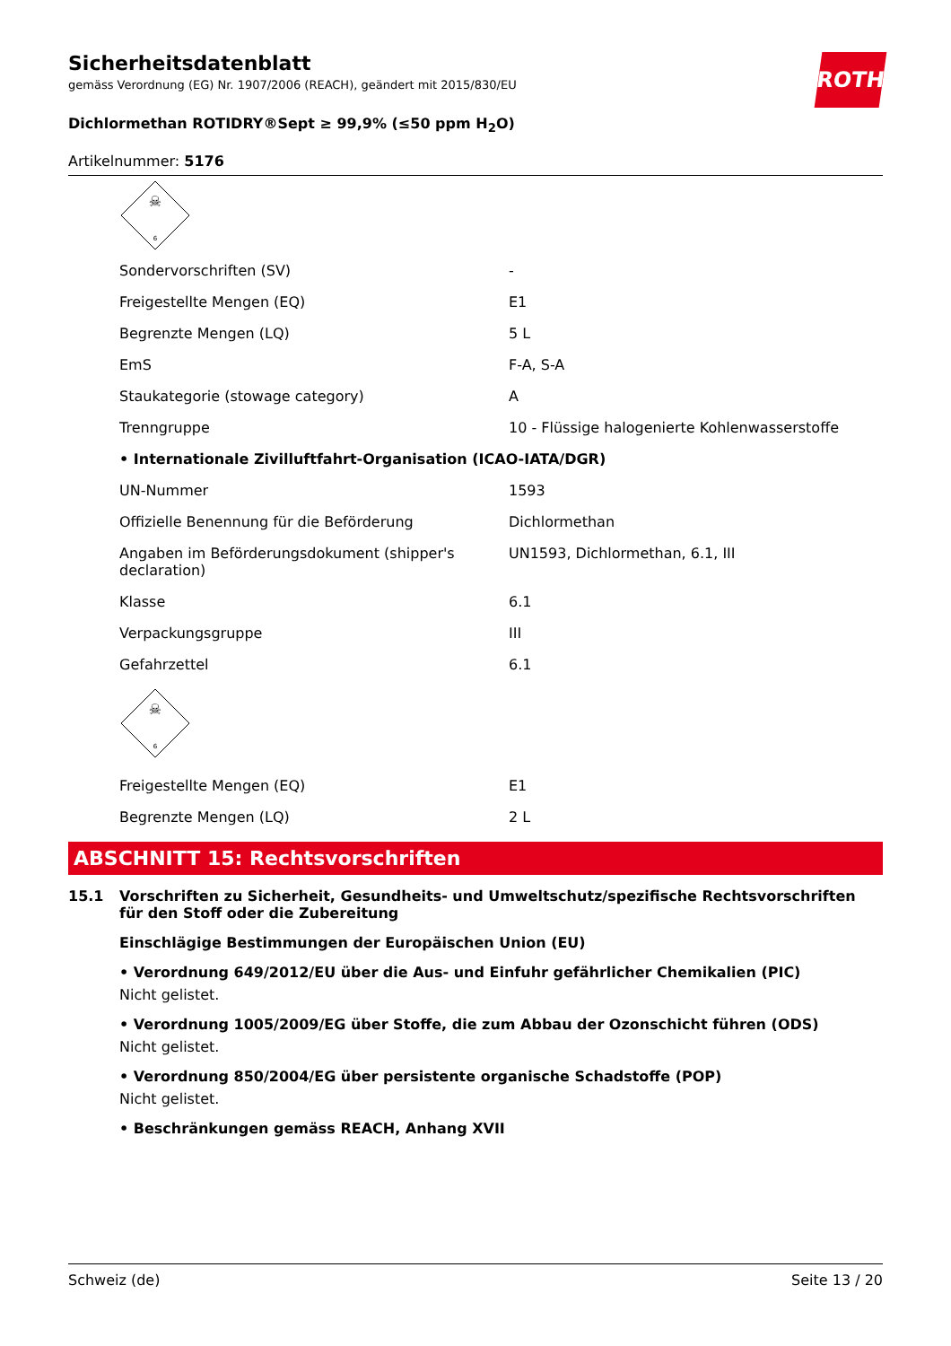ROTH
Sicherheitsdatenblatt
gemäss Verordnung (EG) Nr. 1907/2006 (REACH), geändert mit 2015/830/EU
Dichlormethan ROTIDRY®Sept ≥ 99,9% (≤50 ppm H<sub>2</sub>O)
Artikelnummer: 5176
☠
6
| Sondervorschriften (SV) | - |
| Freigestellte Mengen (EQ) | E1 |
| Begrenzte Mengen (LQ) | 5 L |
| EmS | F-A, S-A |
| Staukategorie (stowage category) | A |
| Trenngruppe | 10 - Flüssige halogenierte Kohlenwasserstoffe |
| • Internationale Zivilluftfahrt-Organisation (ICAO-IATA/DGR) | |
| UN-Nummer | 1593 |
| Offizielle Benennung für die Beförderung | Dichlormethan |
| Angaben im Beförderungsdokument (shipper's declaration) | UN1593, Dichlormethan, 6.1, III |
| Klasse | 6.1 |
| Verpackungsgruppe | III |
| Gefahrzettel | 6.1 |
| ☠ 6 | |
| Freigestellte Mengen (EQ) | E1 |
| Begrenzte Mengen (LQ) | 2 L |
ABSCHNITT 15: Rechtsvorschriften
15.1 Vorschriften zu Sicherheit, Gesundheits- und Umweltschutz/spezifische Rechtsvorschriften für den Stoff oder die Zubereitung
Einschlägige Bestimmungen der Europäischen Union (EU)
• Verordnung 649/2012/EU über die Aus- und Einfuhr gefährlicher Chemikalien (PIC)
Nicht gelistet.
• Verordnung 1005/2009/EG über Stoffe, die zum Abbau der Ozonschicht führen (ODS)
Nicht gelistet.
• Verordnung 850/2004/EG über persistente organische Schadstoffe (POP)
Nicht gelistet.
• Beschränkungen gemäss REACH, Anhang XVII
Schweiz (de) Seite 13 / 20